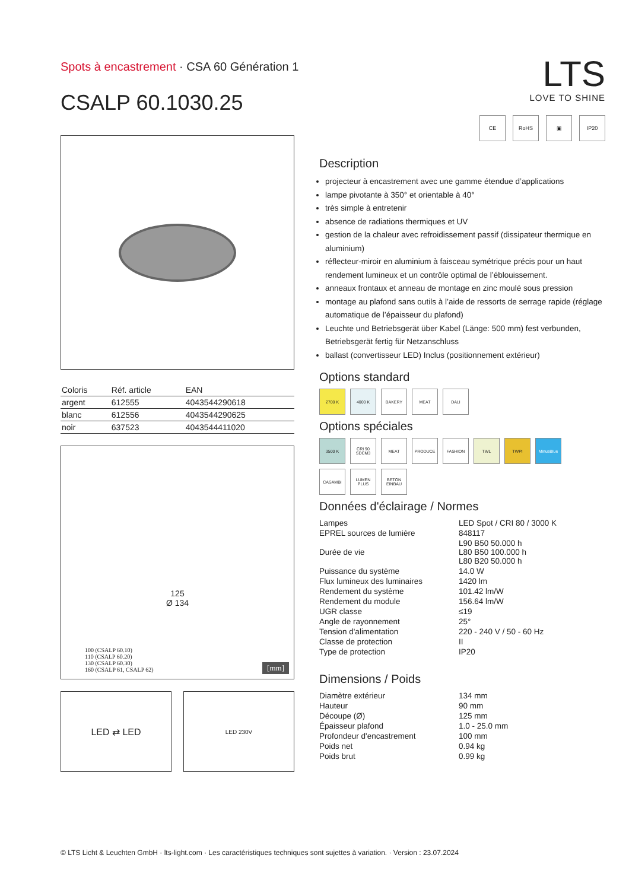Spots à encastrement · CSA 60 Génération 1
CSALP 60.1030.25
LTS
LOVE TO SHINE
CE RoHS ▣ IP20
| Coloris | Réf. article | EAN |
| --- | --- | --- |
| argent | 612555 | 4043544290618 |
| blanc | 612556 | 4043544290625 |
| noir | 637523 | 4043544411020 |
125
Ø 134
100 (CSALP 60.10)
110 (CSALP 60.20)
130 (CSALP 60.30)
160 (CSALP 61, CSALP 62)
[mm]
LED ⇄ LED
LED 230V
Description
projecteur à encastrement avec une gamme étendue d’applications
lampe pivotante à 350° et orientable à 40°
très simple à entretenir
absence de radiations thermiques et UV
gestion de la chaleur avec refroidissement passif (dissipateur thermique en aluminium)
réflecteur-miroir en aluminium à faisceau symétrique précis pour un haut rendement lumineux et un contrôle optimal de l’éblouissement.
anneaux frontaux et anneau de montage en zinc moulé sous pression
montage au plafond sans outils à l’aide de ressorts de serrage rapide (réglage automatique de l’épaisseur du plafond)
Leuchte und Betriebsgerät über Kabel (Länge: 500 mm) fest verbunden, Betriebsgerät fertig für Netzanschluss
ballast (convertisseur LED) Inclus (positionnement extérieur)
Options standard
2700 K
4000 K
BAKERY
MEAT
DALI
Options spéciales
3500 K
CRI 90 SDCM3
MEAT
PRODUCE
FASHION
TWL
TWPI
MinusBlue
CASAMBI
LUMEN PLUS
BETON EINBAU
Données d'éclairage / Normes
| Lampes | LED Spot / CRI 80 / 3000 K |
| EPREL sources de lumière | 848117 |
| Durée de vie | L90 B50 50.000 h L80 B50 100.000 h L80 B20 50.000 h |
| Puissance du système | 14.0 W |
| Flux lumineux des luminaires | 1420 lm |
| Rendement du système | 101.42 lm/W |
| Rendement du module | 156.64 lm/W |
| UGR classe | ≤19 |
| Angle de rayonnement | 25° |
| Tension d'alimentation | 220 - 240 V / 50 - 60 Hz |
| Classe de protection | II |
| Type de protection | IP20 |
Dimensions / Poids
| Diamètre extérieur | 134 mm |
| Hauteur | 90 mm |
| Découpe (Ø) | 125 mm |
| Épaisseur plafond | 1.0 - 25.0 mm |
| Profondeur d'encastrement | 100 mm |
| Poids net | 0.94 kg |
| Poids brut | 0.99 kg |
© LTS Licht & Leuchten GmbH · lts-light.com · Les caractéristiques techniques sont sujettes à variation. · Version : 23.07.2024